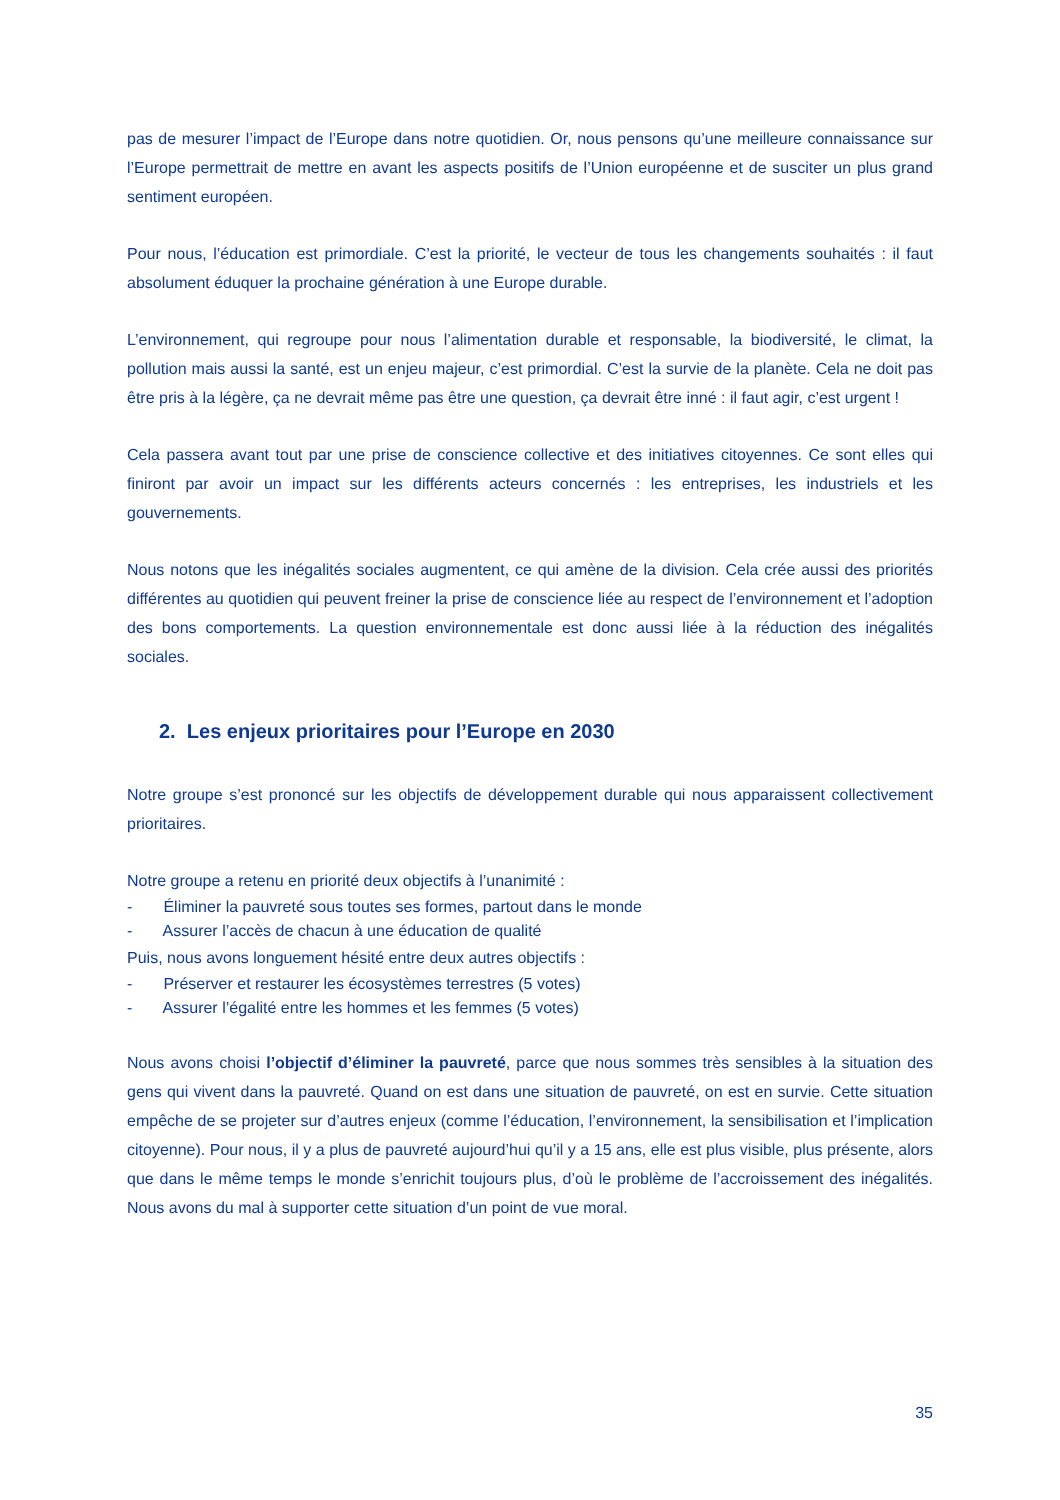pas de mesurer l’impact de l’Europe dans notre quotidien. Or, nous pensons qu’une meilleure connaissance sur l’Europe permettrait de mettre en avant les aspects positifs de l’Union européenne et de susciter un plus grand sentiment européen.
Pour nous, l’éducation est primordiale. C’est la priorité, le vecteur de tous les changements souhaités : il faut absolument éduquer la prochaine génération à une Europe durable.
L’environnement, qui regroupe pour nous l’alimentation durable et responsable, la biodiversité, le climat, la pollution mais aussi la santé, est un enjeu majeur, c’est primordial. C’est la survie de la planète. Cela ne doit pas être pris à la légère, ça ne devrait même pas être une question, ça devrait être inné : il faut agir, c’est urgent !
Cela passera avant tout par une prise de conscience collective et des initiatives citoyennes. Ce sont elles qui finiront par avoir un impact sur les différents acteurs concernés : les entreprises, les industriels et les gouvernements.
Nous notons que les inégalités sociales augmentent, ce qui amène de la division. Cela crée aussi des priorités différentes au quotidien qui peuvent freiner la prise de conscience liée au respect de l’environnement et l’adoption des bons comportements. La question environnementale est donc aussi liée à la réduction des inégalités sociales.
2. Les enjeux prioritaires pour l’Europe en 2030
Notre groupe s’est prononcé sur les objectifs de développement durable qui nous apparaissent collectivement prioritaires.
Notre groupe a retenu en priorité deux objectifs à l’unanimité :
- Éliminer la pauvreté sous toutes ses formes, partout dans le monde
- Assurer l’accès de chacun à une éducation de qualité
Puis, nous avons longuement hésité entre deux autres objectifs :
- Préserver et restaurer les écosystèmes terrestres (5 votes)
- Assurer l’égalité entre les hommes et les femmes (5 votes)
Nous avons choisi l’objectif d’éliminer la pauvreté, parce que nous sommes très sensibles à la situation des gens qui vivent dans la pauvreté. Quand on est dans une situation de pauvreté, on est en survie. Cette situation empêche de se projeter sur d’autres enjeux (comme l’éducation, l’environnement, la sensibilisation et l’implication citoyenne). Pour nous, il y a plus de pauvreté aujourd’hui qu’il y a 15 ans, elle est plus visible, plus présente, alors que dans le même temps le monde s’enrichit toujours plus, d’où le problème de l’accroissement des inégalités. Nous avons du mal à supporter cette situation d’un point de vue moral.
35